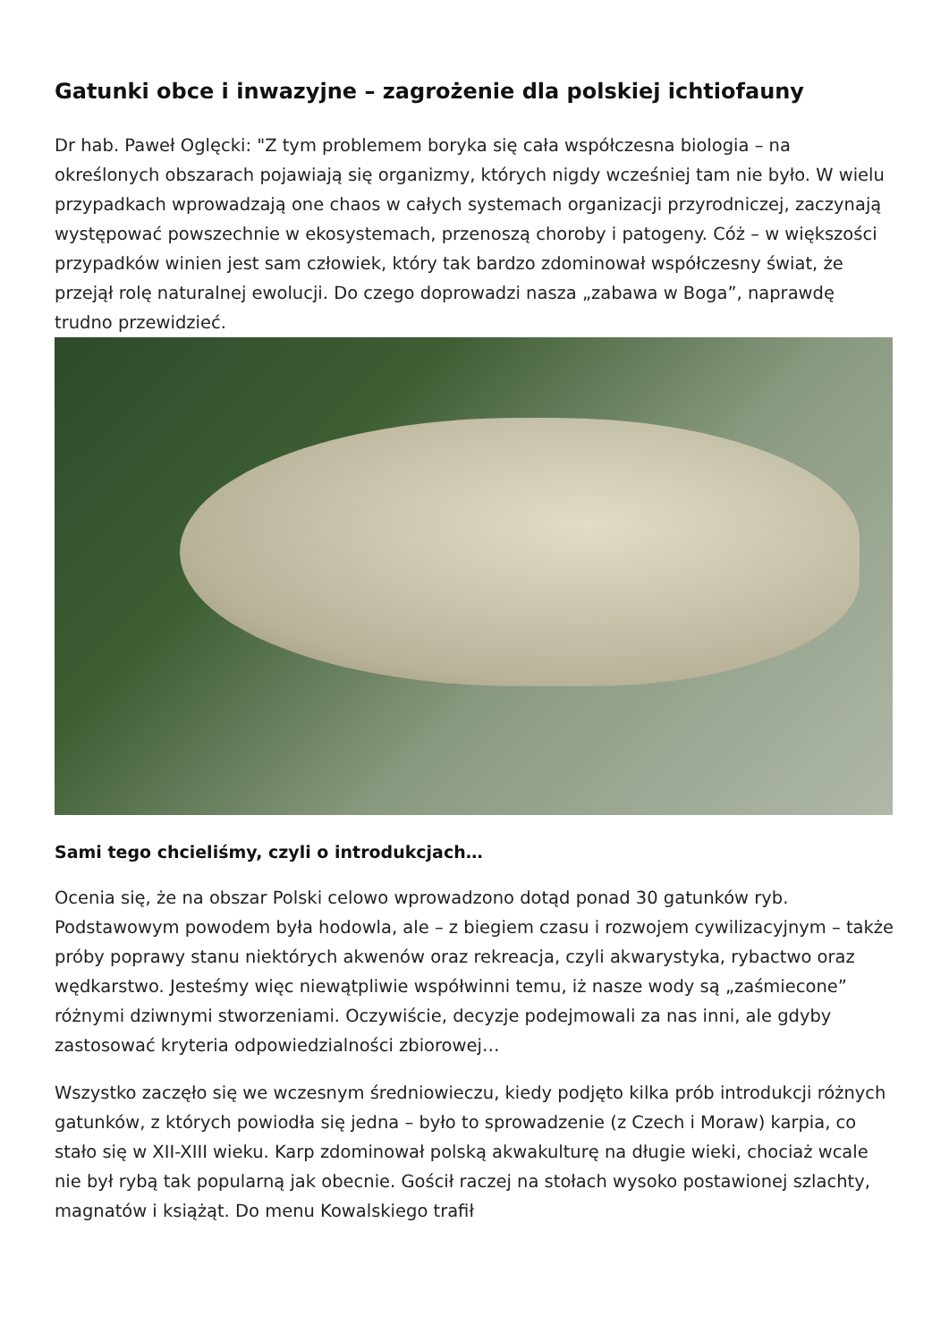Gatunki obce i inwazyjne – zagrożenie dla polskiej ichtiofauny
Dr hab. Paweł Oglęcki: "Z tym problemem boryka się cała współczesna biologia – na określonych obszarach pojawiają się organizmy, których nigdy wcześniej tam nie było. W wielu przypadkach wprowadzają one chaos w całych systemach organizacji przyrodniczej, zaczynają występować powszechnie w ekosystemach, przenoszą choroby i patogeny. Cóż – w większości przypadków winien jest sam człowiek, który tak bardzo zdominował współczesny świat, że przejął rolę naturalnej ewolucji. Do czego doprowadzi nasza „zabawa w Boga”, naprawdę trudno przewidzieć.
Sami tego chcieliśmy, czyli o introdukcjach…
Ocenia się, że na obszar Polski celowo wprowadzono dotąd ponad 30 gatunków ryb. Podstawowym powodem była hodowla, ale – z biegiem czasu i rozwojem cywilizacyjnym – także próby poprawy stanu niektórych akwenów oraz rekreacja, czyli akwarystyka, rybactwo oraz wędkarstwo. Jesteśmy więc niewątpliwie współwinni temu, iż nasze wody są „zaśmiecone” różnymi dziwnymi stworzeniami. Oczywiście, decyzje podejmowali za nas inni, ale gdyby zastosować kryteria odpowiedzialności zbiorowej…
Wszystko zaczęło się we wczesnym średniowieczu, kiedy podjęto kilka prób introdukcji różnych gatunków, z których powiodła się jedna – było to sprowadzenie (z Czech i Moraw) karpia, co stało się w XII-XIII wieku. Karp zdominował polską akwakulturę na długie wieki, chociaż wcale nie był rybą tak popularną jak obecnie. Gościł raczej na stołach wysoko postawionej szlachty, magnatów i książąt. Do menu Kowalskiego trafił